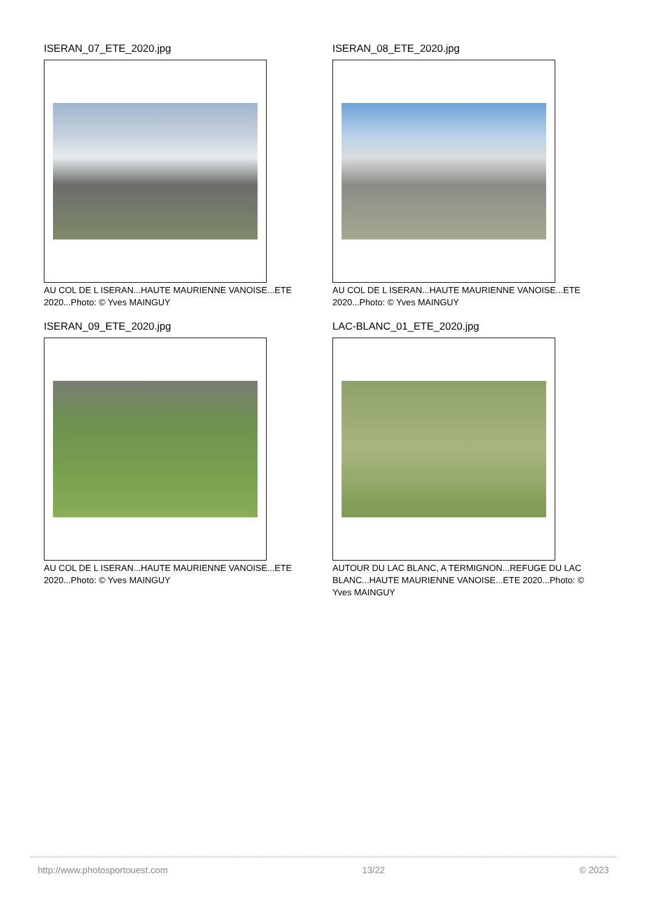ISERAN_07_ETE_2020.jpg
AU COL DE L ISERAN...HAUTE MAURIENNE VANOISE...ETE 2020...Photo: © Yves MAINGUY
ISERAN_08_ETE_2020.jpg
AU COL DE L ISERAN...HAUTE MAURIENNE VANOISE...ETE 2020...Photo: © Yves MAINGUY
ISERAN_09_ETE_2020.jpg
AU COL DE L ISERAN...HAUTE MAURIENNE VANOISE...ETE 2020...Photo: © Yves MAINGUY
LAC-BLANC_01_ETE_2020.jpg
AUTOUR DU LAC BLANC, A TERMIGNON...REFUGE DU LAC BLANC...HAUTE MAURIENNE VANOISE...ETE 2020...Photo: © Yves MAINGUY
http://www.photosportouest.com 13/22 © 2023